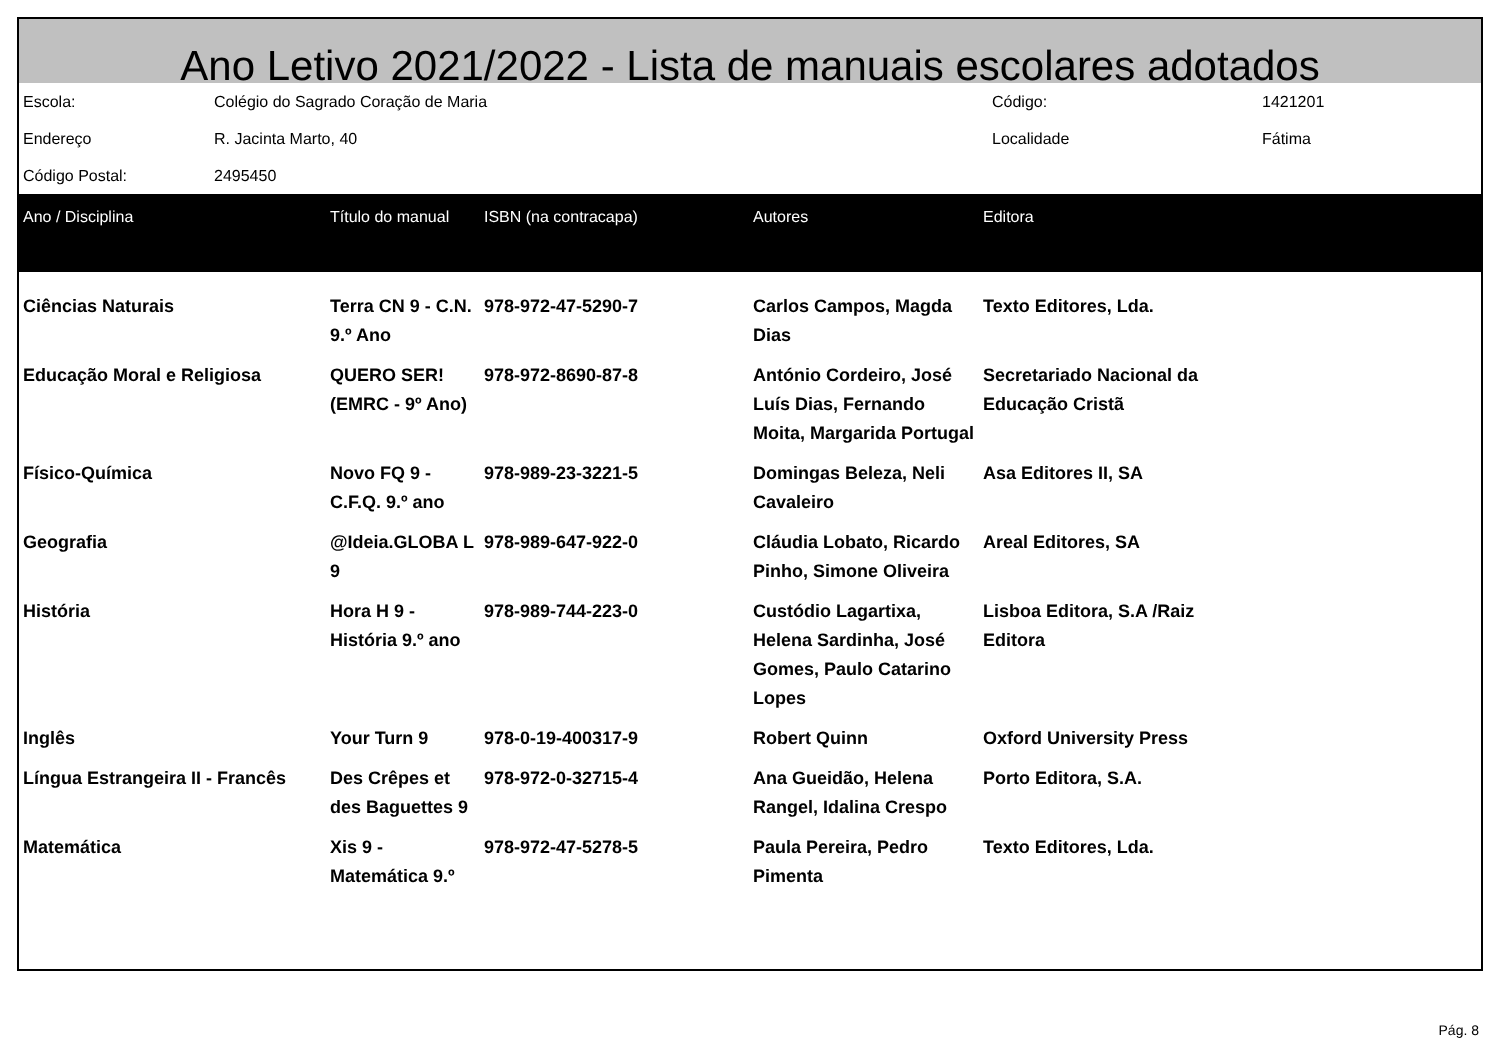Ano Letivo 2021/2022 - Lista de manuais escolares adotados
| Escola: | Colégio do Sagrado Coração de Maria | Código: | 1421201 |
| Endereço | R. Jacinta Marto, 40 | Localidade | Fátima |
| Código Postal: | 2495450 | | |
| Ano / Disciplina | Título do manual | ISBN (na contracapa) | Autores | Editora |
| --- | --- | --- | --- | --- |
| Ciências Naturais | Terra CN 9 - C.N. 9.º Ano | 978-972-47-5290-7 | Carlos Campos, Magda Dias | Texto Editores, Lda. |
| Educação Moral e Religiosa | QUERO SER! (EMRC - 9º Ano) | 978-972-8690-87-8 | António Cordeiro, José Luís Dias, Fernando Moita, Margarida Portugal | Secretariado Nacional da Educação Cristã |
| Físico-Química | Novo FQ 9 - C.F.Q. 9.º ano | 978-989-23-3221-5 | Domingas Beleza, Neli Cavaleiro | Asa Editores II, SA |
| Geografia | @Ideia.GLOBA L 9 | 978-989-647-922-0 | Cláudia Lobato, Ricardo Pinho, Simone Oliveira | Areal Editores, SA |
| História | Hora H 9 - História 9.º ano | 978-989-744-223-0 | Custódio Lagartixa, Helena Sardinha, José Gomes, Paulo Catarino Lopes | Lisboa Editora, S.A /Raiz Editora |
| Inglês | Your Turn 9 | 978-0-19-400317-9 | Robert Quinn | Oxford University Press |
| Língua Estrangeira II - Francês | Des Crêpes et des Baguettes 9 | 978-972-0-32715-4 | Ana Gueidão, Helena Rangel, Idalina Crespo | Porto Editora, S.A. |
| Matemática | Xis 9 - Matemática 9.º | 978-972-47-5278-5 | Paula Pereira, Pedro Pimenta | Texto Editores, Lda. |
Pág. 8